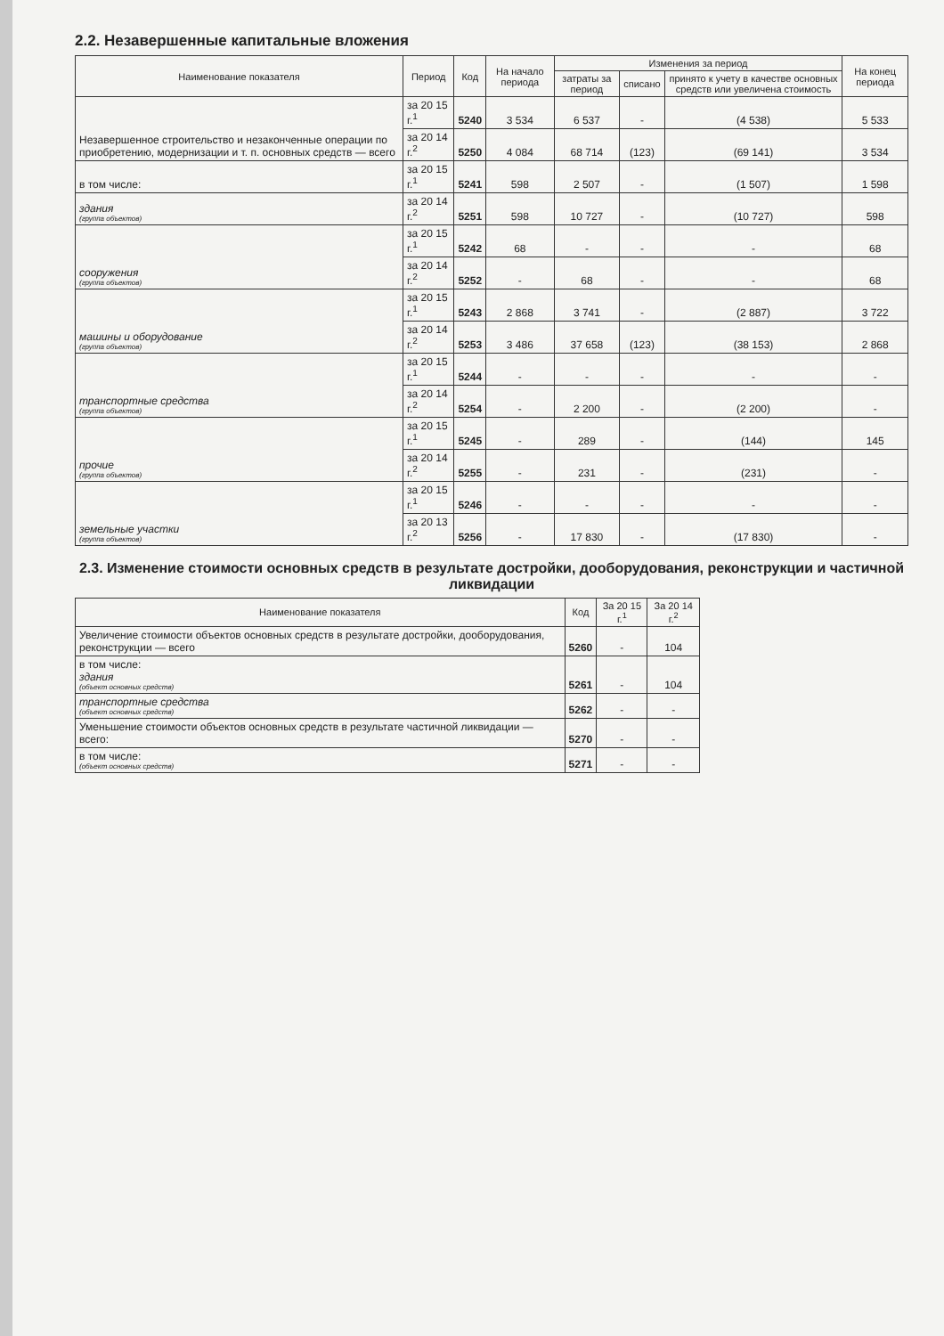2.2. Незавершенные капитальные вложения
| Наименование показателя | Период | Код | На начало периода | Изменения за период | | | На конец периода |
| --- | --- | --- | --- | --- | --- | --- | --- |
| | | | | затраты за период | списано | принято к учету в качестве основных средств или увеличена стоимость | |
| Незавершенное строительство и незаконченные операции по приобретению, модернизации и т. п. основных средств — всего | за 20 15 г.<sup>1</sup> | 5240 | 3 534 | 6 537 | - | (4 538) | 5 533 |
| | за 20 14 г.<sup>2</sup> | 5250 | 4 084 | 68 714 | (123) | (69 141) | 3 534 |
| в том числе: | за 20 15 г.<sup>1</sup> | 5241 | 598 | 2 507 | - | (1 507) | 1 598 |
| здания (группа объектов) | за 20 14 г.<sup>2</sup> | 5251 | 598 | 10 727 | - | (10 727) | 598 |
| сооружения (группа объектов) | за 20 15 г.<sup>1</sup> | 5242 | 68 | - | - | - | 68 |
| | за 20 14 г.<sup>2</sup> | 5252 | - | 68 | - | - | 68 |
| машины и оборудование (группа объектов) | за 20 15 г.<sup>1</sup> | 5243 | 2 868 | 3 741 | - | (2 887) | 3 722 |
| | за 20 14 г.<sup>2</sup> | 5253 | 3 486 | 37 658 | (123) | (38 153) | 2 868 |
| транспортные средства (группа объектов) | за 20 15 г.<sup>1</sup> | 5244 | - | - | - | - | - |
| | за 20 14 г.<sup>2</sup> | 5254 | - | 2 200 | - | (2 200) | - |
| прочие (группа объектов) | за 20 15 г.<sup>1</sup> | 5245 | - | 289 | - | (144) | 145 |
| | за 20 14 г.<sup>2</sup> | 5255 | - | 231 | - | (231) | - |
| земельные участки (группа объектов) | за 20 15 г.<sup>1</sup> | 5246 | - | - | - | - | - |
| | за 20 13 г.<sup>2</sup> | 5256 | - | 17 830 | - | (17 830) | - |
2.3. Изменение стоимости основных средств в результате достройки, дооборудования, реконструкции и частичной ликвидации
| Наименование показателя | Код | За 20 15 г.<sup>1</sup> | За 20 14 г.<sup>2</sup> |
| --- | --- | --- | --- |
| Увеличение стоимости объектов основных средств в результате достройки, дооборудования, реконструкции — всего | 5260 | - | 104 |
| в том числе: здания (объект основных средств) | 5261 | - | 104 |
| транспортные средства (объект основных средств) | 5262 | - | - |
| Уменьшение стоимости объектов основных средств в результате частичной ликвидации — всего: | 5270 | - | - |
| в том числе: (объект основных средств) | 5271 | - | - |